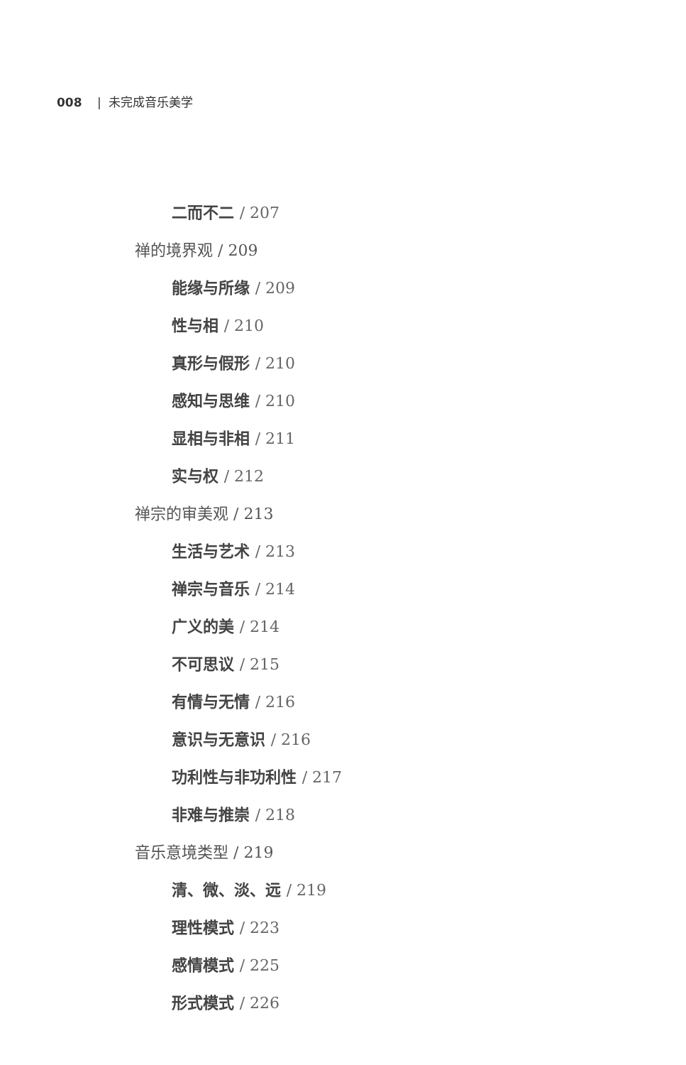008 | 未完成音乐美学
二而不二 / 207
禅的境界观 / 209
能缘与所缘 / 209
性与相 / 210
真形与假形 / 210
感知与思维 / 210
显相与非相 / 211
实与权 / 212
禅宗的审美观 / 213
生活与艺术 / 213
禅宗与音乐 / 214
广义的美 / 214
不可思议 / 215
有情与无情 / 216
意识与无意识 / 216
功利性与非功利性 / 217
非难与推崇 / 218
音乐意境类型 / 219
清、微、淡、远 / 219
理性模式 / 223
感情模式 / 225
形式模式 / 226